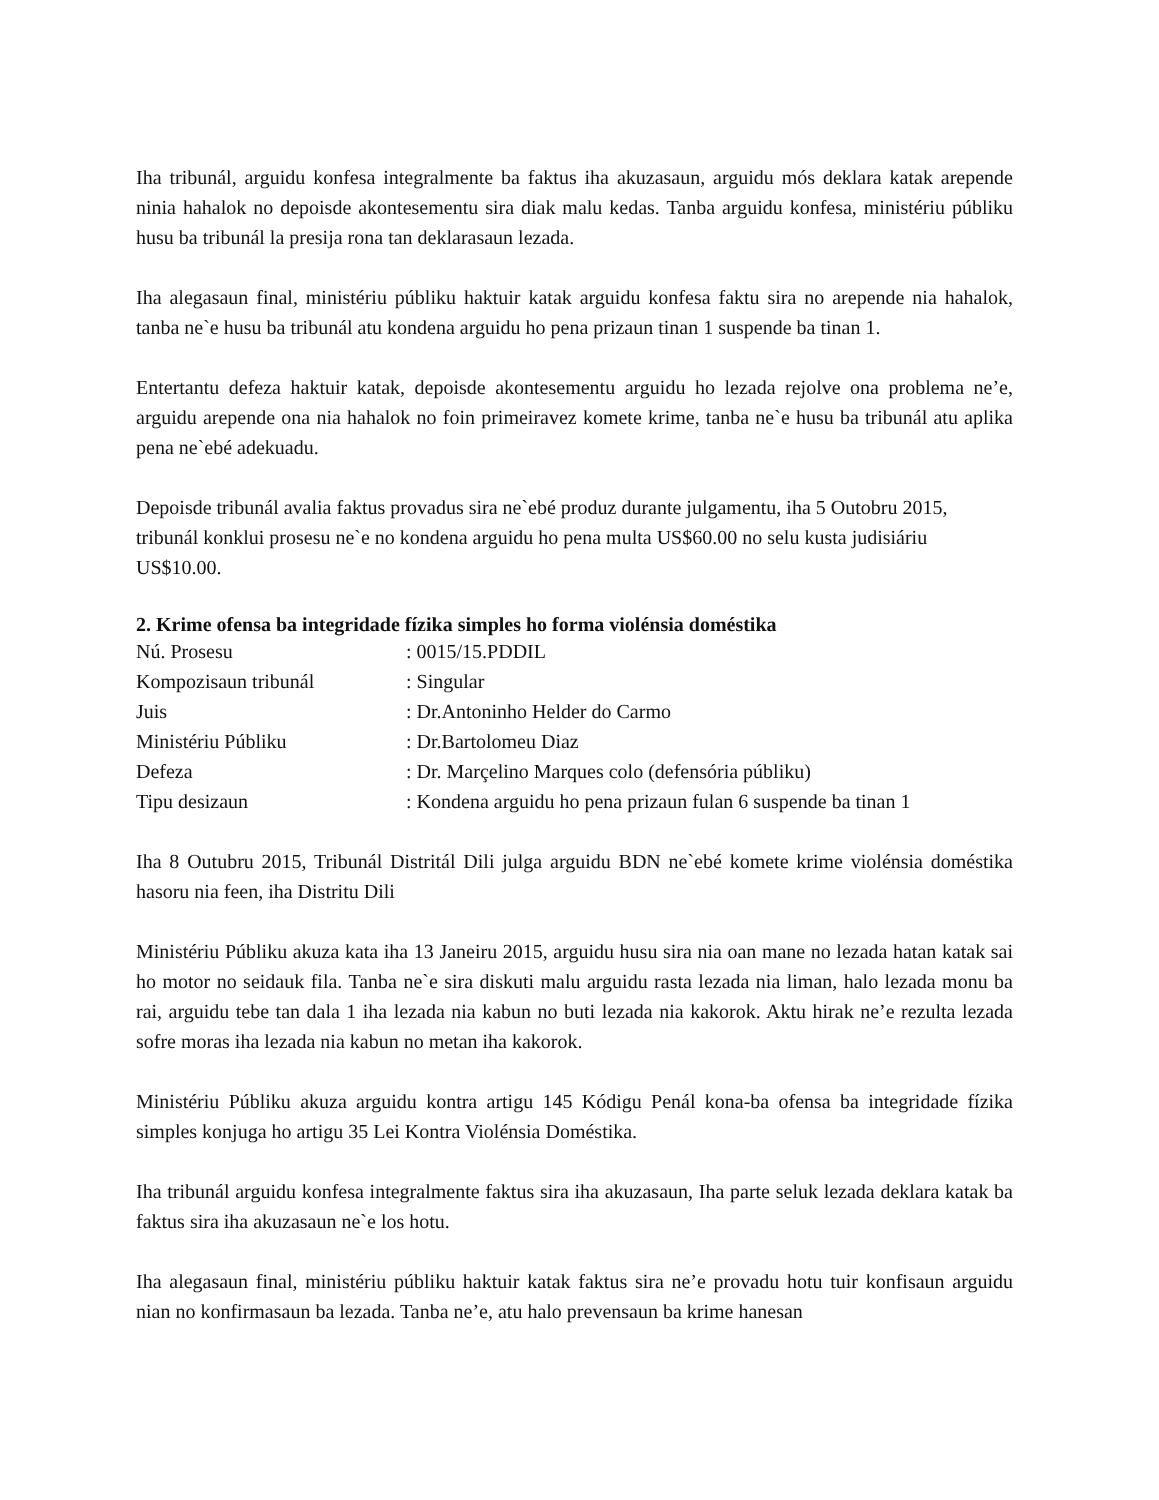Iha tribunál, arguidu konfesa integralmente ba faktus iha akuzasaun, arguidu mós deklara katak arepende ninia hahalok no depoisde akontesementu sira diak malu kedas. Tanba arguidu konfesa, ministériu públiku husu ba tribunál la presija rona tan deklarasaun lezada.
Iha alegasaun final, ministériu públiku haktuir katak arguidu konfesa faktu sira no arepende nia hahalok, tanba ne`e husu ba tribunál atu kondena arguidu ho pena prizaun tinan 1 suspende ba tinan 1.
Entertantu defeza haktuir katak, depoisde akontesementu arguidu ho lezada rejolve ona problema ne’e, arguidu arepende ona nia hahalok no foin primeiravez komete krime, tanba ne`e husu ba tribunál atu aplika pena ne`ebé adekuadu.
Depoisde tribunál avalia faktus provadus sira ne`ebé produz durante julgamentu, iha 5 Outobru 2015, tribunál konklui prosesu ne`e no kondena arguidu ho pena multa US$60.00 no selu kusta judisiáriu US$10.00.
2. Krime ofensa ba integridade fízika simples ho forma violénsia doméstika
| Nú. Prosesu | : 0015/15.PDDIL |
| Kompozisaun tribunál | : Singular |
| Juis | : Dr.Antoninho Helder do Carmo |
| Ministériu Públiku | : Dr.Bartolomeu Diaz |
| Defeza | : Dr. Marçelino Marques colo (defensória públiku) |
| Tipu desizaun | : Kondena arguidu ho pena prizaun fulan 6 suspende ba tinan 1 |
Iha 8 Outubru 2015, Tribunál Distritál Dili julga arguidu BDN ne`ebé komete krime violénsia doméstika hasoru nia feen, iha Distritu Dili
Ministériu Públiku akuza kata iha 13 Janeiru 2015, arguidu husu sira nia oan mane no lezada hatan katak sai ho motor no seidauk fila. Tanba ne`e sira diskuti malu arguidu rasta lezada nia liman, halo lezada monu ba rai, arguidu tebe tan dala 1 iha lezada nia kabun no buti lezada nia kakorok. Aktu hirak ne’e rezulta lezada sofre moras iha lezada nia kabun no metan iha kakorok.
Ministériu Públiku akuza arguidu kontra artigu 145 Kódigu Penál kona-ba ofensa ba integridade fízika simples konjuga ho artigu 35 Lei Kontra Violénsia Doméstika.
Iha tribunál arguidu konfesa integralmente faktus sira iha akuzasaun, Iha parte seluk lezada deklara katak ba faktus sira iha akuzasaun ne`e los hotu.
Iha alegasaun final, ministériu públiku haktuir katak faktus sira ne’e provadu hotu tuir konfisaun arguidu nian no konfirmasaun ba lezada. Tanba ne’e, atu halo prevensaun ba krime hanesan